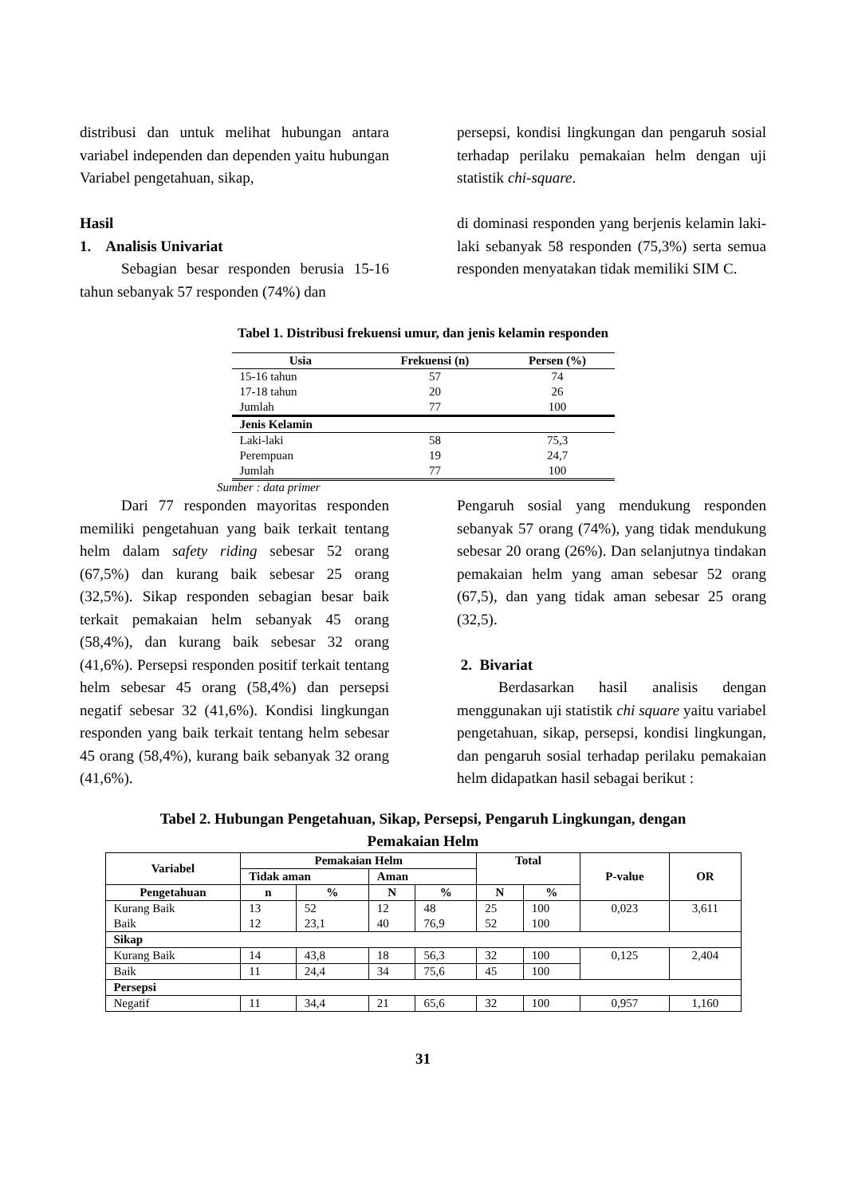distribusi dan untuk melihat hubungan antara variabel independen dan dependen yaitu hubungan Variabel pengetahuan, sikap,
Hasil
1. Analisis Univariat
Sebagian besar responden berusia 15-16 tahun sebanyak 57 responden (74%) dan
persepsi, kondisi lingkungan dan pengaruh sosial terhadap perilaku pemakaian helm dengan uji statistik chi-square.
di dominasi responden yang berjenis kelamin laki-laki sebanyak 58 responden (75,3%) serta semua responden menyatakan tidak memiliki SIM C.
Tabel 1. Distribusi frekuensi umur, dan jenis kelamin responden
| Usia | Frekuensi (n) | Persen (%) |
| --- | --- | --- |
| 15-16 tahun | 57 | 74 |
| 17-18 tahun | 20 | 26 |
| Jumlah | 77 | 100 |
| Jenis Kelamin | | |
| Laki-laki | 58 | 75,3 |
| Perempuan | 19 | 24,7 |
| Jumlah | 77 | 100 |
Sumber : data primer
Dari 77 responden mayoritas responden memiliki pengetahuan yang baik terkait tentang helm dalam safety riding sebesar 52 orang (67,5%) dan kurang baik sebesar 25 orang (32,5%). Sikap responden sebagian besar baik terkait pemakaian helm sebanyak 45 orang (58,4%), dan kurang baik sebesar 32 orang (41,6%). Persepsi responden positif terkait tentang helm sebesar 45 orang (58,4%) dan persepsi negatif sebesar 32 (41,6%). Kondisi lingkungan responden yang baik terkait tentang helm sebesar 45 orang (58,4%), kurang baik sebanyak 32 orang (41,6%).
Pengaruh sosial yang mendukung responden sebanyak 57 orang (74%), yang tidak mendukung sebesar 20 orang (26%). Dan selanjutnya tindakan pemakaian helm yang aman sebesar 52 orang (67,5), dan yang tidak aman sebesar 25 orang (32,5).
2. Bivariat
Berdasarkan hasil analisis dengan menggunakan uji statistik chi square yaitu variabel pengetahuan, sikap, persepsi, kondisi lingkungan, dan pengaruh sosial terhadap perilaku pemakaian helm didapatkan hasil sebagai berikut :
Tabel 2. Hubungan Pengetahuan, Sikap, Persepsi, Pengaruh Lingkungan, dengan
Pemakaian Helm
| Variabel | Pemakaian Helm | | | | Total | | P-value | OR |
| --- | --- | --- | --- | --- | --- | --- | --- | --- |
| | Tidak aman | | Aman | | | | | |
| Pengetahuan | n | % | N | % | N | % | | |
| Kurang Baik Baik | 13 12 | 52 23,1 | 12 40 | 48 76,9 | 25 52 | 100 100 | 0,023 | 3,611 |
| Sikap | | | | | | | | |
| Kurang Baik | 14 | 43,8 | 18 | 56,3 | 32 | 100 | 0,125 | 2,404 |
| Baik | 11 | 24,4 | 34 | 75,6 | 45 | 100 | | |
| Persepsi | | | | | | | | |
| Negatif | 11 | 34,4 | 21 | 65,6 | 32 | 100 | 0,957 | 1,160 |
31